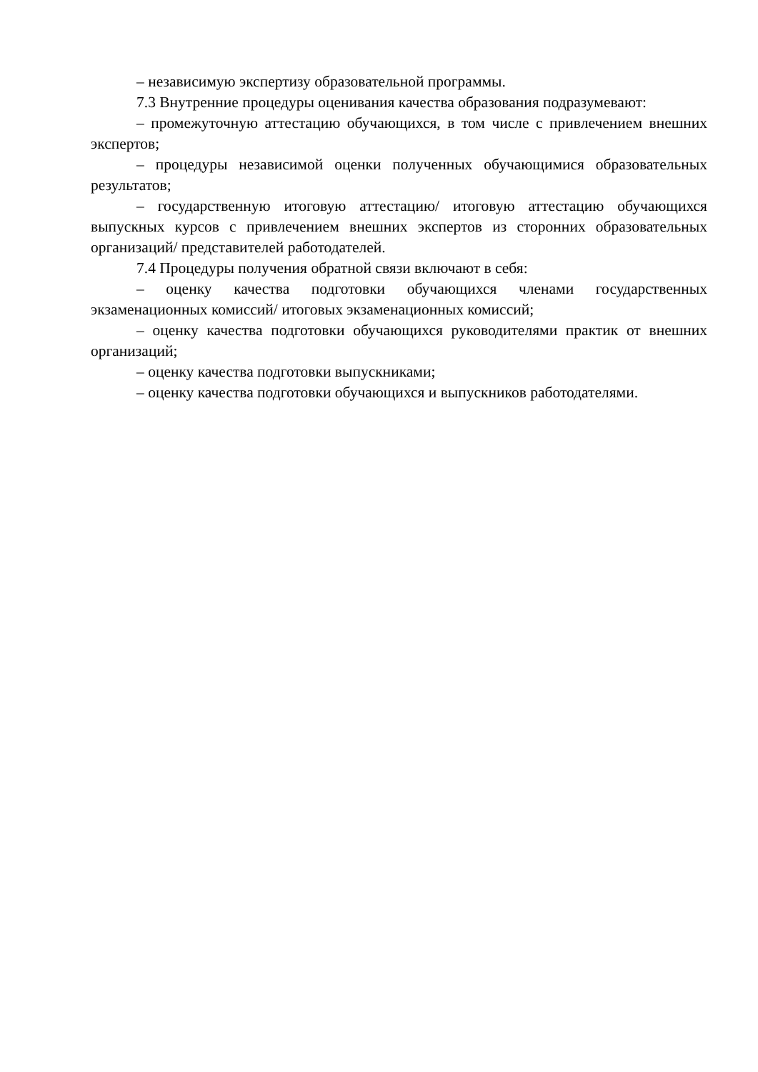– независимую экспертизу образовательной программы.
7.3 Внутренние процедуры оценивания качества образования подразумевают:
– промежуточную аттестацию обучающихся, в том числе с привлечением внешних экспертов;
– процедуры независимой оценки полученных обучающимися образовательных результатов;
– государственную итоговую аттестацию/ итоговую аттестацию обучающихся выпускных курсов с привлечением внешних экспертов из сторонних образовательных организаций/ представителей работодателей.
7.4 Процедуры получения обратной связи включают в себя:
– оценку качества подготовки обучающихся членами государственных экзаменационных комиссий/ итоговых экзаменационных комиссий;
– оценку качества подготовки обучающихся руководителями практик от внешних организаций;
– оценку качества подготовки выпускниками;
– оценку качества подготовки обучающихся и выпускников работодателями.